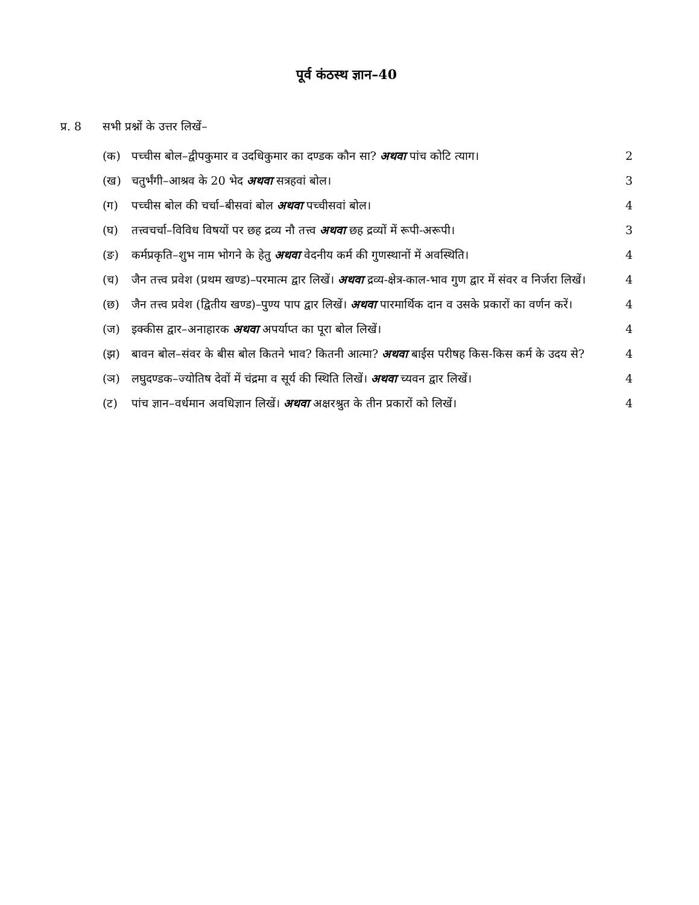पूर्व कंठस्थ ज्ञान–40
प्र. 8 सभी प्रश्नों के उत्तर लिखें–
(क) पच्चीस बोल–द्वीपकुमार व उदधिकुमार का दण्डक कौन सा? अथवा पांच कोटि त्याग। 2
(ख) चतुर्भंगी–आश्रव के 20 भेद अथवा सत्रहवां बोल। 3
(ग) पच्चीस बोल की चर्चा–बीसवां बोल अथवा पच्चीसवां बोल। 4
(घ) तत्त्वचर्चा–विविध विषयों पर छह द्रव्य नौ तत्त्व अथवा छह द्रव्यों में रूपी-अरूपी। 3
(ङ) कर्मप्रकृति–शुभ नाम भोगने के हेतु अथवा वेदनीय कर्म की गुणस्थानों में अवस्थिति। 4
(च) जैन तत्त्व प्रवेश (प्रथम खण्ड)–परमात्म द्वार लिखें। अथवा द्रव्य-क्षेत्र-काल-भाव गुण द्वार में संवर व निर्जरा लिखें। 4
(छ) जैन तत्त्व प्रवेश (द्वितीय खण्ड)–पुण्य पाप द्वार लिखें। अथवा पारमार्थिक दान व उसके प्रकारों का वर्णन करें। 4
(ज) इक्कीस द्वार–अनाहारक अथवा अपर्याप्त का पूरा बोल लिखें। 4
(झ) बावन बोल–संवर के बीस बोल कितने भाव? कितनी आत्मा? अथवा बाईस परीषह किस-किस कर्म के उदय से? 4
(ञ) लघुदण्डक–ज्योतिष देवों में चंद्रमा व सूर्य की स्थिति लिखें। अथवा च्यवन द्वार लिखें। 4
(ट) पांच ज्ञान–वर्धमान अवधिज्ञान लिखें। अथवा अक्षरश्रुत के तीन प्रकारों को लिखें। 4